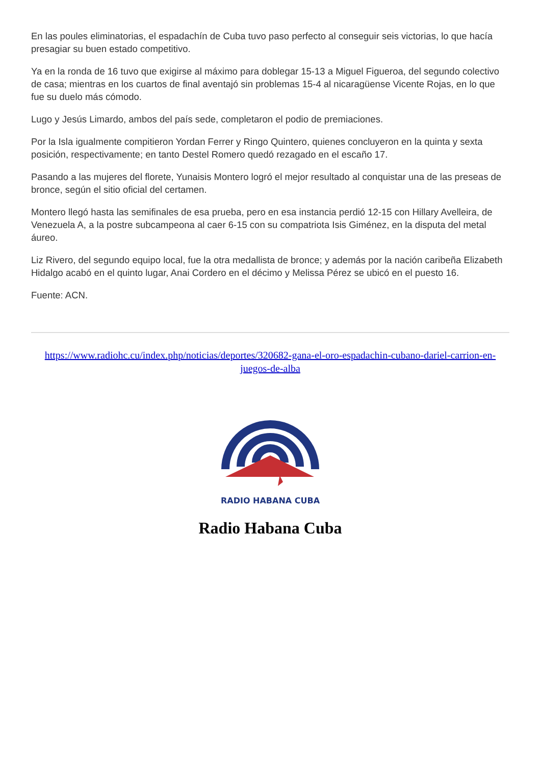En las poules eliminatorias, el espadachín de Cuba tuvo paso perfecto al conseguir seis victorias, lo que hacía presagiar su buen estado competitivo.
Ya en la ronda de 16 tuvo que exigirse al máximo para doblegar 15-13 a Miguel Figueroa, del segundo colectivo de casa; mientras en los cuartos de final aventajó sin problemas 15-4 al nicaragüense Vicente Rojas, en lo que fue su duelo más cómodo.
Lugo y Jesús Limardo, ambos del país sede, completaron el podio de premiaciones.
Por la Isla igualmente compitieron Yordan Ferrer y Ringo Quintero, quienes concluyeron en la quinta y sexta posición, respectivamente; en tanto Destel Romero quedó rezagado en el escaño 17.
Pasando a las mujeres del florete, Yunaisis Montero logró el mejor resultado al conquistar una de las preseas de bronce, según el sitio oficial del certamen.
Montero llegó hasta las semifinales de esa prueba, pero en esa instancia perdió 12-15 con Hillary Avelleira, de Venezuela A, a la postre subcampeona al caer 6-15 con su compatriota Isis Giménez, en la disputa del metal áureo.
Liz Rivero, del segundo equipo local, fue la otra medallista de bronce; y además por la nación caribeña Elizabeth Hidalgo acabó en el quinto lugar, Anai Cordero en el décimo y Melissa Pérez se ubicó en el puesto 16.
Fuente: ACN.
https://www.radiohc.cu/index.php/noticias/deportes/320682-gana-el-oro-espadachin-cubano-dariel-carrion-en-juegos-de-alba
RADIO HABANA CUBA
Radio Habana Cuba